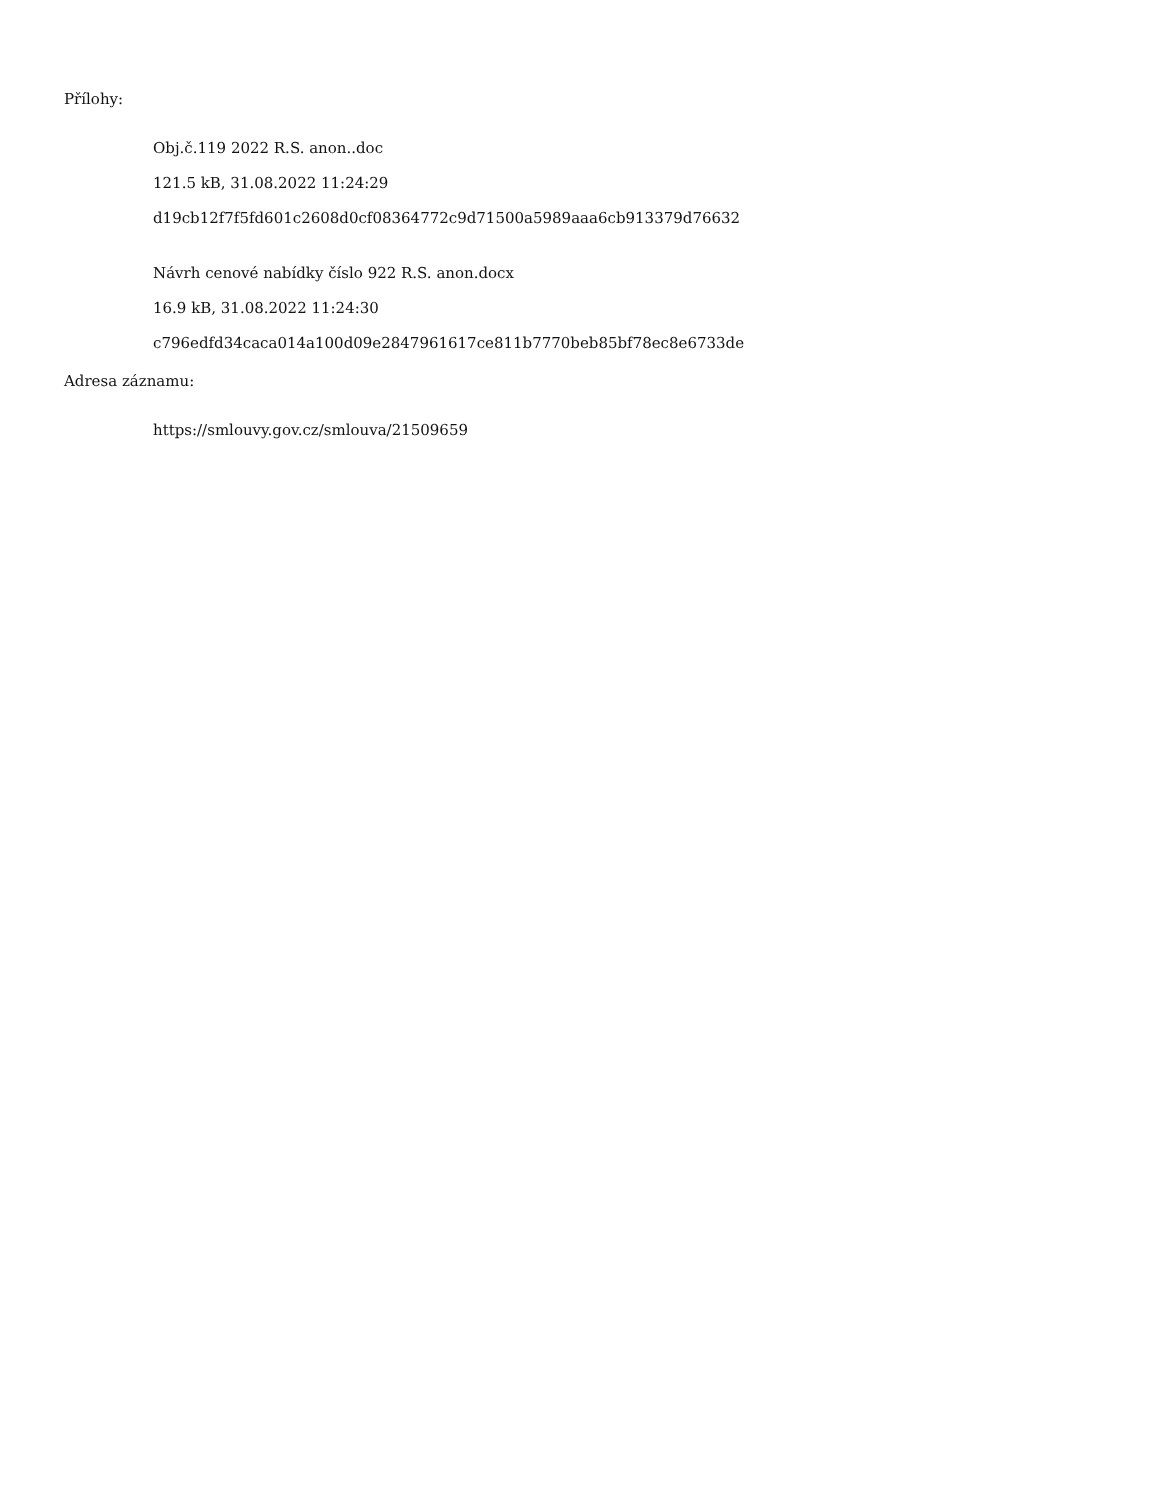Přílohy:
Obj.č.119 2022 R.S. anon..doc
121.5 kB, 31.08.2022 11:24:29
d19cb12f7f5fd601c2608d0cf08364772c9d71500a5989aaa6cb913379d76632
Návrh cenové nabídky číslo 922 R.S. anon.docx
16.9 kB, 31.08.2022 11:24:30
c796edfd34caca014a100d09e2847961617ce811b7770beb85bf78ec8e6733de
Adresa záznamu:
https://smlouvy.gov.cz/smlouva/21509659